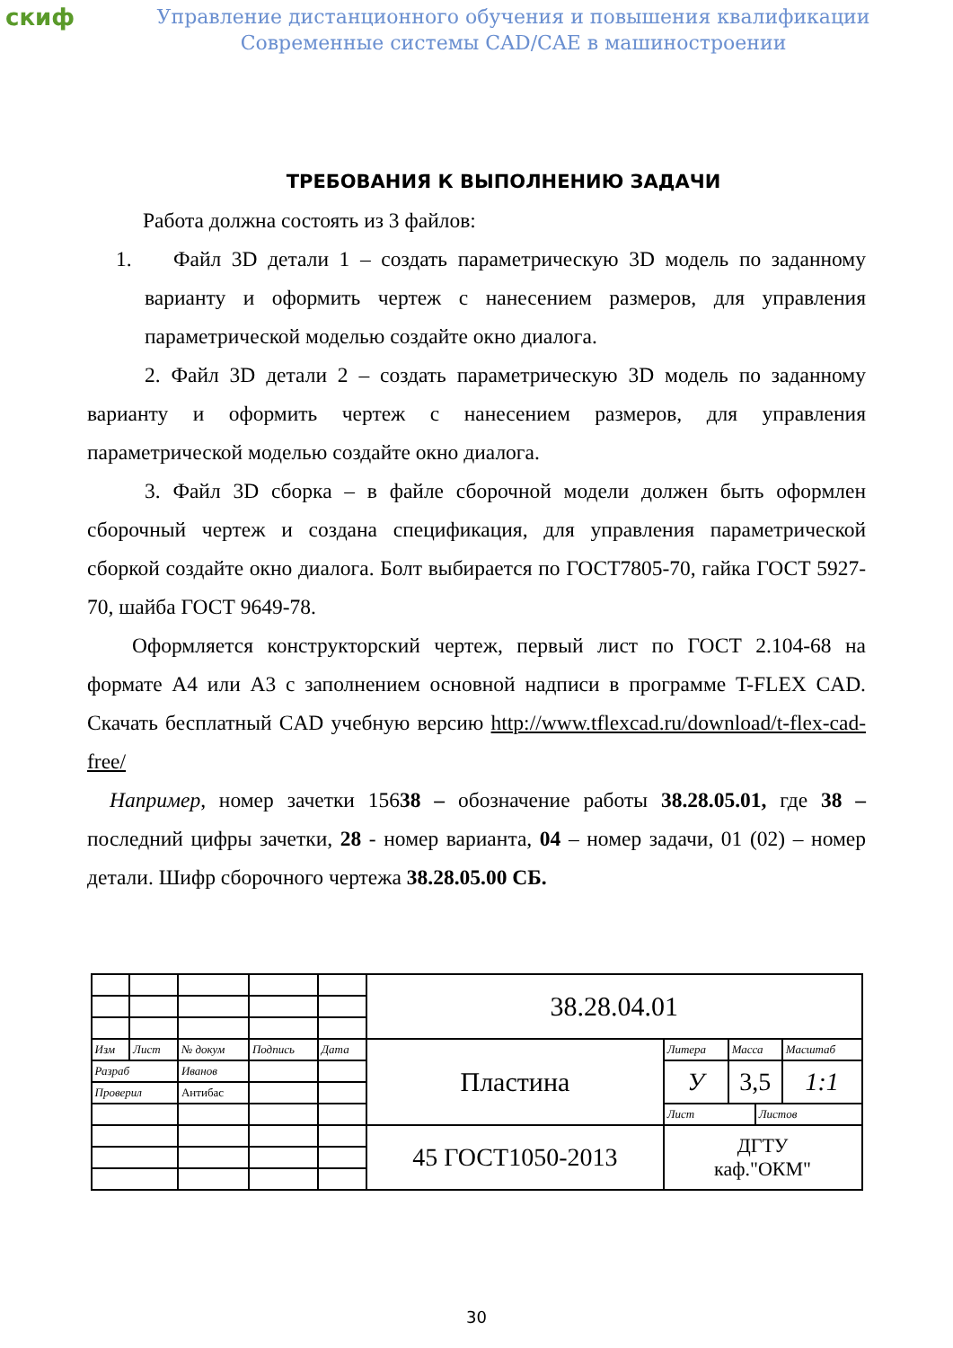скиф
Управление дистанционного обучения и повышения квалификации
Современные системы CAD/CAE в машиностроении
ТРЕБОВАНИЯ К ВЫПОЛНЕНИЮ ЗАДАЧИ
Работа должна состоять из 3 файлов:
1. Файл 3D детали 1 – создать параметрическую 3D модель по заданному варианту и оформить чертеж с нанесением размеров, для управления параметрической моделью создайте окно диалога.
2. Файл 3D детали 2 – создать параметрическую 3D модель по заданному варианту и оформить чертеж с нанесением размеров, для управления параметрической моделью создайте окно диалога.
3. Файл 3D сборка – в файле сборочной модели должен быть оформлен сборочный чертеж и создана спецификация, для управления параметрической сборкой создайте окно диалога. Болт выбирается по ГОСТ7805-70, гайка ГОСТ 5927-70, шайба ГОСТ 9649-78.
Оформляется конструкторский чертеж, первый лист по ГОСТ 2.104-68 на формате А4 или А3 с заполнением основной надписи в программе T-FLEX CAD. Скачать бесплатный CAD учебную версию http://www.tflexcad.ru/download/t-flex-cad-free/
Например, номер зачетки 15638 – обозначение работы 38.28.05.01, где 38 – последний цифры зачетки, 28 - номер варианта, 04 – номер задачи, 01 (02) – номер детали. Шифр сборочного чертежа 38.28.05.00 СБ.
| | | | | | 38.28.04.01 | | | | |
| Изм | Лист | № докум | Подпись | Дата | Пластина | Литера | Масса | | Масштаб |
| Разраб | | Иванов | | | | У | 3,5 | | 1:1 |
| Проверил | | Антибас | | | | | | | |
| | | | | | | Лист | | Листов | |
| | | | | | 45 ГОСТ1050-2013 | ДГТУ каф."ОКМ" | | | |
30